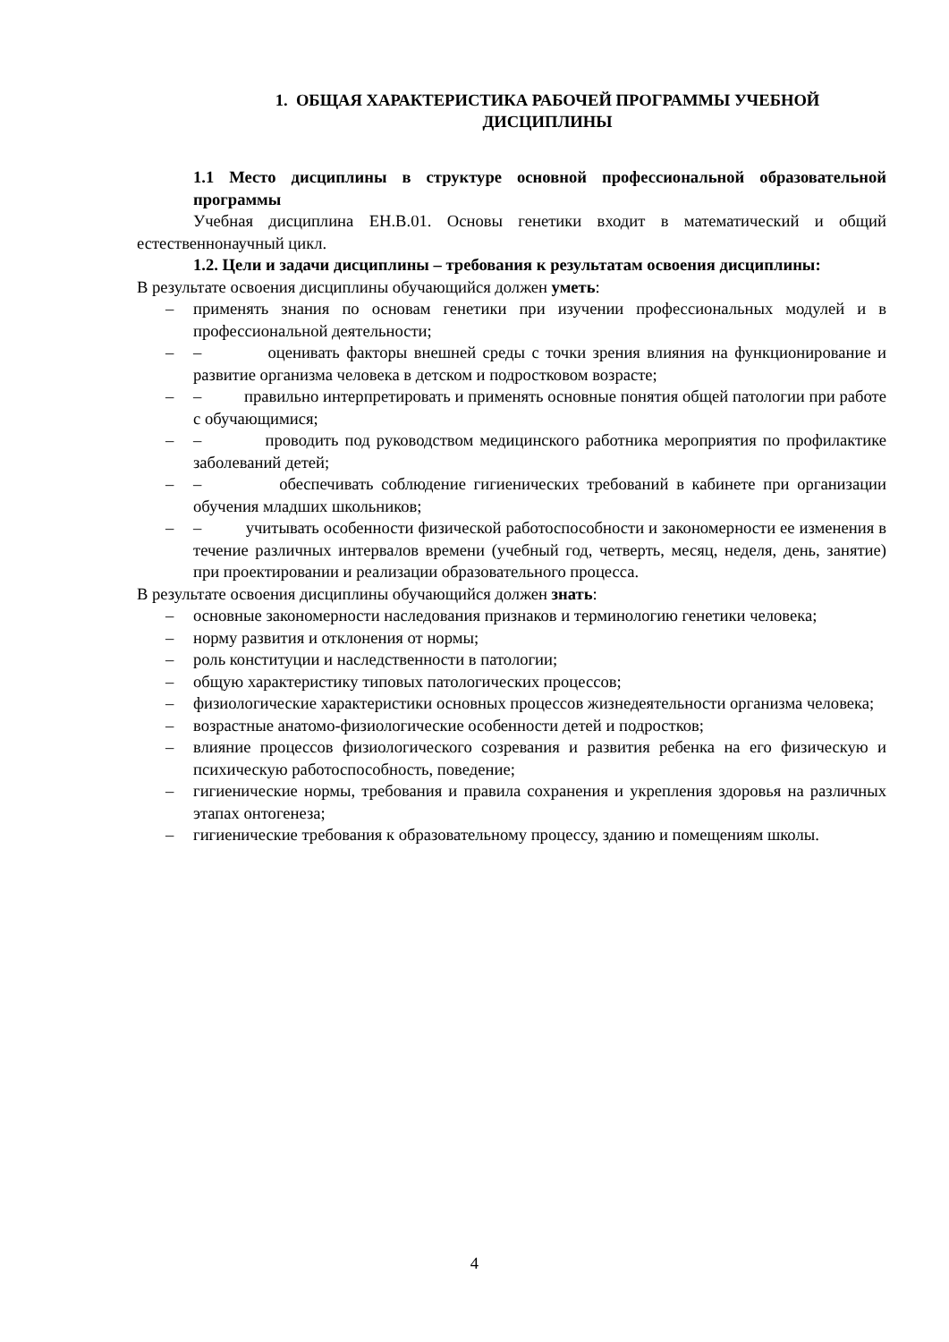1. ОБЩАЯ ХАРАКТЕРИСТИКА РАБОЧЕЙ ПРОГРАММЫ УЧЕБНОЙ ДИСЦИПЛИНЫ
1.1 Место дисциплины в структуре основной профессиональной образовательной программы
Учебная дисциплина ЕН.В.01. Основы генетики входит в математический и общий естественнонаучный цикл.
1.2. Цели и задачи дисциплины – требования к результатам освоения дисциплины:
В результате освоения дисциплины обучающийся должен уметь:
– применять знания по основам генетики при изучении профессиональных модулей и в профессиональной деятельности;
– – оценивать факторы внешней среды с точки зрения влияния на функционирование и развитие организма человека в детском и подростковом возрасте;
– – правильно интерпретировать и применять основные понятия общей патологии при работе с обучающимися;
– – проводить под руководством медицинского работника мероприятия по профилактике заболеваний детей;
– – обеспечивать соблюдение гигиенических требований в кабинете при организации обучения младших школьников;
– – учитывать особенности физической работоспособности и закономерности ее изменения в течение различных интервалов времени (учебный год, четверть, месяц, неделя, день, занятие) при проектировании и реализации образовательного процесса.
В результате освоения дисциплины обучающийся должен знать:
– основные закономерности наследования признаков и терминологию генетики человека;
– норму развития и отклонения от нормы;
– роль конституции и наследственности в патологии;
– общую характеристику типовых патологических процессов;
– физиологические характеристики основных процессов жизнедеятельности организма человека;
– возрастные анатомо-физиологические особенности детей и подростков;
– влияние процессов физиологического созревания и развития ребенка на его физическую и психическую работоспособность, поведение;
– гигиенические нормы, требования и правила сохранения и укрепления здоровья на различных этапах онтогенеза;
– гигиенические требования к образовательному процессу, зданию и помещениям школы.
4